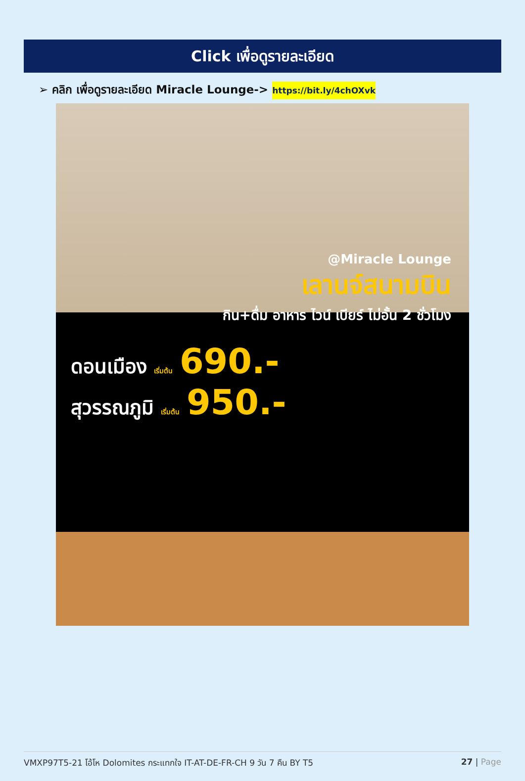Click เพื่อดูรายละเอียด
➢ คลิก เพื่อดูรายละเอียด Miracle Lounge-> https://bit.ly/4chOXvk
@Miracle Lounge
เลานจ์สนามบิน
กิน+ดื่ม อาหาร ไวน์ เบียร์ ไม่อั้น 2 ชั่วโมง
ดอนเมือง เริ่มต้น 690.-
สุวรรณภูมิ เริ่มต้น 950.-
VMXP97T5-21 โอ้โห Dolomites กระแทกใจ IT-AT-DE-FR-CH 9 วัน 7 คืน BY T5 27 | Page